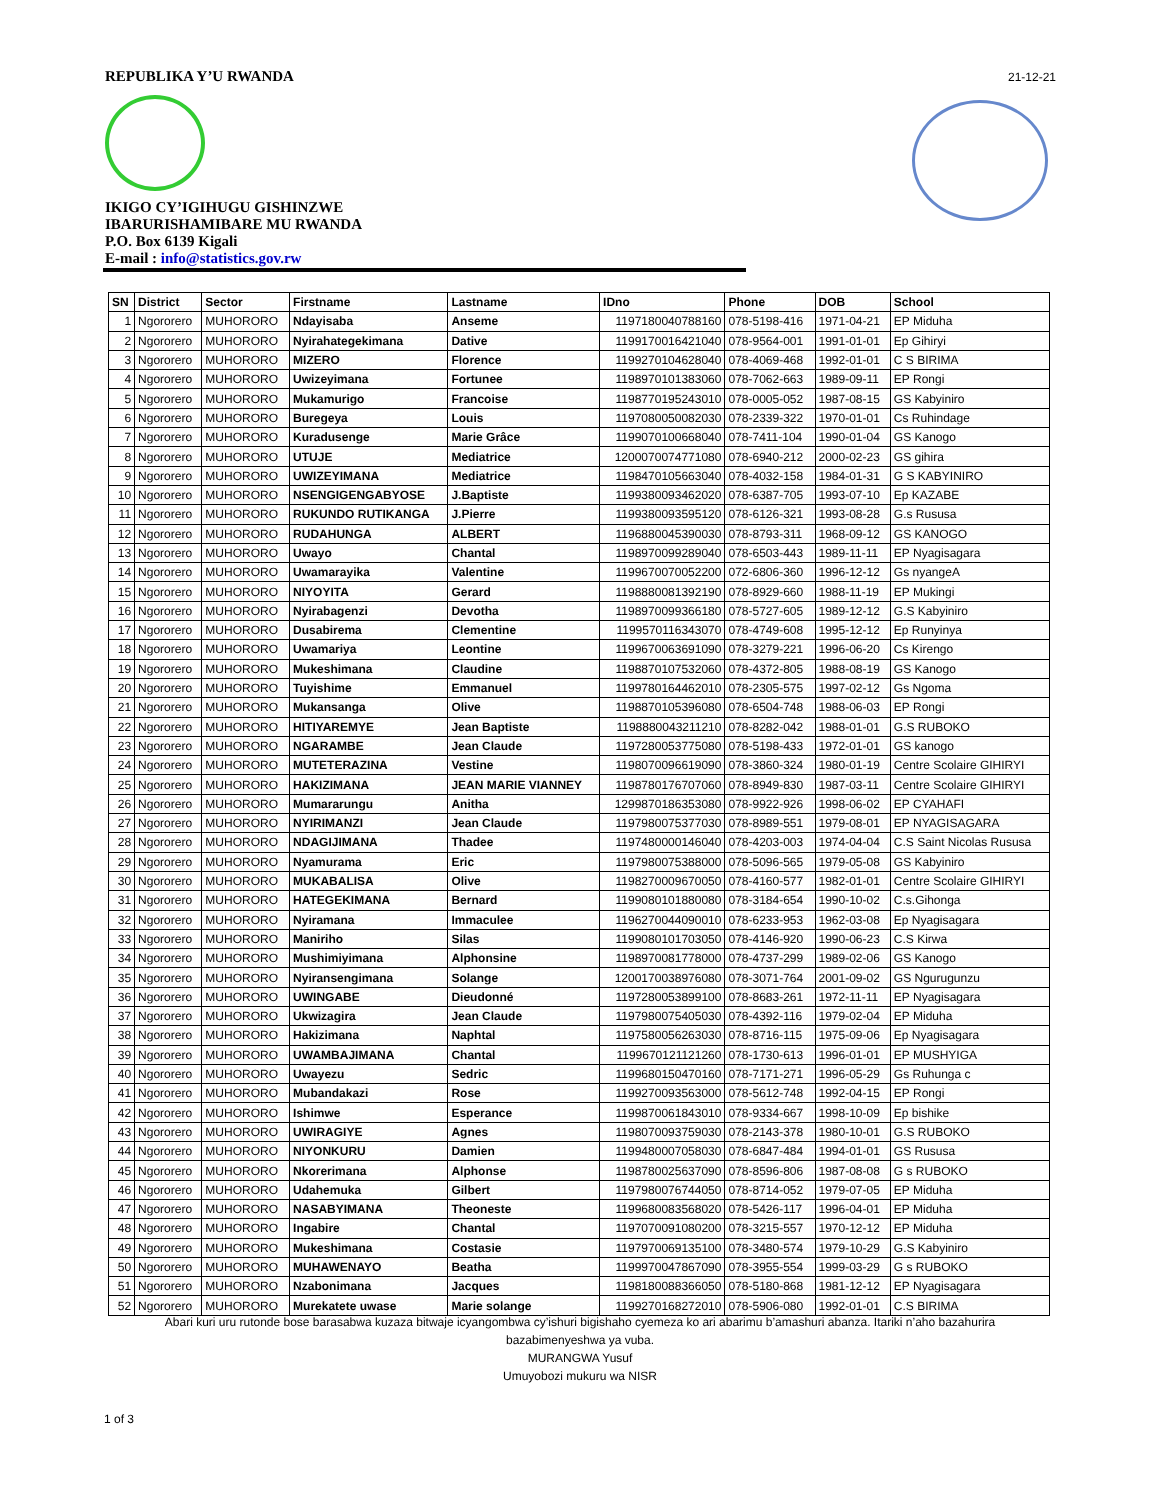REPUBLIKA Y’U RWANDA
IKIGO CY’IGIHUGU GISHINZWE
IBARURISHAMIBARE MU RWANDA
P.O. Box 6139 Kigali
E-mail : info@statistics.gov.rw
21-12-21
| SN | District | Sector | Firstname | Lastname | IDno | Phone | DOB | School |
| --- | --- | --- | --- | --- | --- | --- | --- | --- |
| 1 | Ngororero | MUHORORO | Ndayisaba | Anseme | 1197180040788160 | 078-5198-416 | 1971-04-21 | EP Miduha |
| 2 | Ngororero | MUHORORO | Nyirahategekimana | Dative | 1199170016421040 | 078-9564-001 | 1991-01-01 | Ep Gihiryi |
| 3 | Ngororero | MUHORORO | MIZERO | Florence | 1199270104628040 | 078-4069-468 | 1992-01-01 | C S BIRIMA |
| 4 | Ngororero | MUHORORO | Uwizeyimana | Fortunee | 1198970101383060 | 078-7062-663 | 1989-09-11 | EP Rongi |
| 5 | Ngororero | MUHORORO | Mukamurigo | Francoise | 1198770195243010 | 078-0005-052 | 1987-08-15 | GS Kabyiniro |
| 6 | Ngororero | MUHORORO | Buregeya | Louis | 1197080050082030 | 078-2339-322 | 1970-01-01 | Cs Ruhindage |
| 7 | Ngororero | MUHORORO | Kuradusenge | Marie Grâce | 1199070100668040 | 078-7411-104 | 1990-01-04 | GS Kanogo |
| 8 | Ngororero | MUHORORO | UTUJE | Mediatrice | 1200070074771080 | 078-6940-212 | 2000-02-23 | GS gihira |
| 9 | Ngororero | MUHORORO | UWIZEYIMANA | Mediatrice | 1198470105663040 | 078-4032-158 | 1984-01-31 | G S KABYINIRO |
| 10 | Ngororero | MUHORORO | NSENGIGENGABYOSE | J.Baptiste | 1199380093462020 | 078-6387-705 | 1993-07-10 | Ep KAZABE |
| 11 | Ngororero | MUHORORO | RUKUNDO RUTIKANGA | J.Pierre | 1199380093595120 | 078-6126-321 | 1993-08-28 | G.s Rususa |
| 12 | Ngororero | MUHORORO | RUDAHUNGA | ALBERT | 1196880045390030 | 078-8793-311 | 1968-09-12 | GS KANOGO |
| 13 | Ngororero | MUHORORO | Uwayo | Chantal | 1198970099289040 | 078-6503-443 | 1989-11-11 | EP Nyagisagara |
| 14 | Ngororero | MUHORORO | Uwamarayika | Valentine | 1199670070052200 | 072-6806-360 | 1996-12-12 | Gs nyangeA |
| 15 | Ngororero | MUHORORO | NIYOYITA | Gerard | 1198880081392190 | 078-8929-660 | 1988-11-19 | EP Mukingi |
| 16 | Ngororero | MUHORORO | Nyirabagenzi | Devotha | 1198970099366180 | 078-5727-605 | 1989-12-12 | G.S Kabyiniro |
| 17 | Ngororero | MUHORORO | Dusabirema | Clementine | 1199570116343070 | 078-4749-608 | 1995-12-12 | Ep Runyinya |
| 18 | Ngororero | MUHORORO | Uwamariya | Leontine | 1199670063691090 | 078-3279-221 | 1996-06-20 | Cs Kirengo |
| 19 | Ngororero | MUHORORO | Mukeshimana | Claudine | 1198870107532060 | 078-4372-805 | 1988-08-19 | GS Kanogo |
| 20 | Ngororero | MUHORORO | Tuyishime | Emmanuel | 1199780164462010 | 078-2305-575 | 1997-02-12 | Gs Ngoma |
| 21 | Ngororero | MUHORORO | Mukansanga | Olive | 1198870105396080 | 078-6504-748 | 1988-06-03 | EP Rongi |
| 22 | Ngororero | MUHORORO | HITIYAREMYE | Jean Baptiste | 1198880043211210 | 078-8282-042 | 1988-01-01 | G.S RUBOKO |
| 23 | Ngororero | MUHORORO | NGARAMBE | Jean Claude | 1197280053775080 | 078-5198-433 | 1972-01-01 | GS kanogo |
| 24 | Ngororero | MUHORORO | MUTETERAZINA | Vestine | 1198070096619090 | 078-3860-324 | 1980-01-19 | Centre Scolaire GIHIRYI |
| 25 | Ngororero | MUHORORO | HAKIZIMANA | JEAN MARIE VIANNEY | 1198780176707060 | 078-8949-830 | 1987-03-11 | Centre Scolaire GIHIRYI |
| 26 | Ngororero | MUHORORO | Mumararungu | Anitha | 1299870186353080 | 078-9922-926 | 1998-06-02 | EP CYAHAFI |
| 27 | Ngororero | MUHORORO | NYIRIMANZI | Jean Claude | 1197980075377030 | 078-8989-551 | 1979-08-01 | EP NYAGISAGARA |
| 28 | Ngororero | MUHORORO | NDAGIJIMANA | Thadee | 1197480000146040 | 078-4203-003 | 1974-04-04 | C.S Saint Nicolas Rususa |
| 29 | Ngororero | MUHORORO | Nyamurama | Eric | 1197980075388000 | 078-5096-565 | 1979-05-08 | GS Kabyiniro |
| 30 | Ngororero | MUHORORO | MUKABALISA | Olive | 1198270009670050 | 078-4160-577 | 1982-01-01 | Centre Scolaire GIHIRYI |
| 31 | Ngororero | MUHORORO | HATEGEKIMANA | Bernard | 1199080101880080 | 078-3184-654 | 1990-10-02 | C.s.Gihonga |
| 32 | Ngororero | MUHORORO | Nyiramana | Immaculee | 1196270044090010 | 078-6233-953 | 1962-03-08 | Ep Nyagisagara |
| 33 | Ngororero | MUHORORO | Maniriho | Silas | 1199080101703050 | 078-4146-920 | 1990-06-23 | C.S Kirwa |
| 34 | Ngororero | MUHORORO | Mushimiyimana | Alphonsine | 1198970081778000 | 078-4737-299 | 1989-02-06 | GS Kanogo |
| 35 | Ngororero | MUHORORO | Nyiransengimana | Solange | 1200170038976080 | 078-3071-764 | 2001-09-02 | GS Ngurugunzu |
| 36 | Ngororero | MUHORORO | UWINGABE | Dieudonné | 1197280053899100 | 078-8683-261 | 1972-11-11 | EP Nyagisagara |
| 37 | Ngororero | MUHORORO | Ukwizagira | Jean Claude | 1197980075405030 | 078-4392-116 | 1979-02-04 | EP Miduha |
| 38 | Ngororero | MUHORORO | Hakizimana | Naphtal | 1197580056263030 | 078-8716-115 | 1975-09-06 | Ep Nyagisagara |
| 39 | Ngororero | MUHORORO | UWAMBAJIMANA | Chantal | 1199670121121260 | 078-1730-613 | 1996-01-01 | EP MUSHYIGA |
| 40 | Ngororero | MUHORORO | Uwayezu | Sedric | 1199680150470160 | 078-7171-271 | 1996-05-29 | Gs Ruhunga c |
| 41 | Ngororero | MUHORORO | Mubandakazi | Rose | 1199270093563000 | 078-5612-748 | 1992-04-15 | EP Rongi |
| 42 | Ngororero | MUHORORO | Ishimwe | Esperance | 1199870061843010 | 078-9334-667 | 1998-10-09 | Ep bishike |
| 43 | Ngororero | MUHORORO | UWIRAGIYE | Agnes | 1198070093759030 | 078-2143-378 | 1980-10-01 | G.S RUBOKO |
| 44 | Ngororero | MUHORORO | NIYONKURU | Damien | 1199480007058030 | 078-6847-484 | 1994-01-01 | GS Rususa |
| 45 | Ngororero | MUHORORO | Nkorerimana | Alphonse | 1198780025637090 | 078-8596-806 | 1987-08-08 | G s RUBOKO |
| 46 | Ngororero | MUHORORO | Udahemuka | Gilbert | 1197980076744050 | 078-8714-052 | 1979-07-05 | EP Miduha |
| 47 | Ngororero | MUHORORO | NASABYIMANA | Theoneste | 1199680083568020 | 078-5426-117 | 1996-04-01 | EP Miduha |
| 48 | Ngororero | MUHORORO | Ingabire | Chantal | 1197070091080200 | 078-3215-557 | 1970-12-12 | EP Miduha |
| 49 | Ngororero | MUHORORO | Mukeshimana | Costasie | 1197970069135100 | 078-3480-574 | 1979-10-29 | G.S Kabyiniro |
| 50 | Ngororero | MUHORORO | MUHAWENAYO | Beatha | 1199970047867090 | 078-3955-554 | 1999-03-29 | G s RUBOKO |
| 51 | Ngororero | MUHORORO | Nzabonimana | Jacques | 1198180088366050 | 078-5180-868 | 1981-12-12 | EP Nyagisagara |
| 52 | Ngororero | MUHORORO | Murekatete uwase | Marie solange | 1199270168272010 | 078-5906-080 | 1992-01-01 | C.S BIRIMA |
Abari kuri uru rutonde bose barasabwa kuzaza bitwaje icyangombwa cy’ishuri bigishaho cyemeza ko ari abarimu b’amashuri abanza. Itariki n’aho bazahurira
bazabimenyeshwa ya vuba.
MURANGWA Yusuf
Umuyobozi mukuru wa NISR
1 of 3